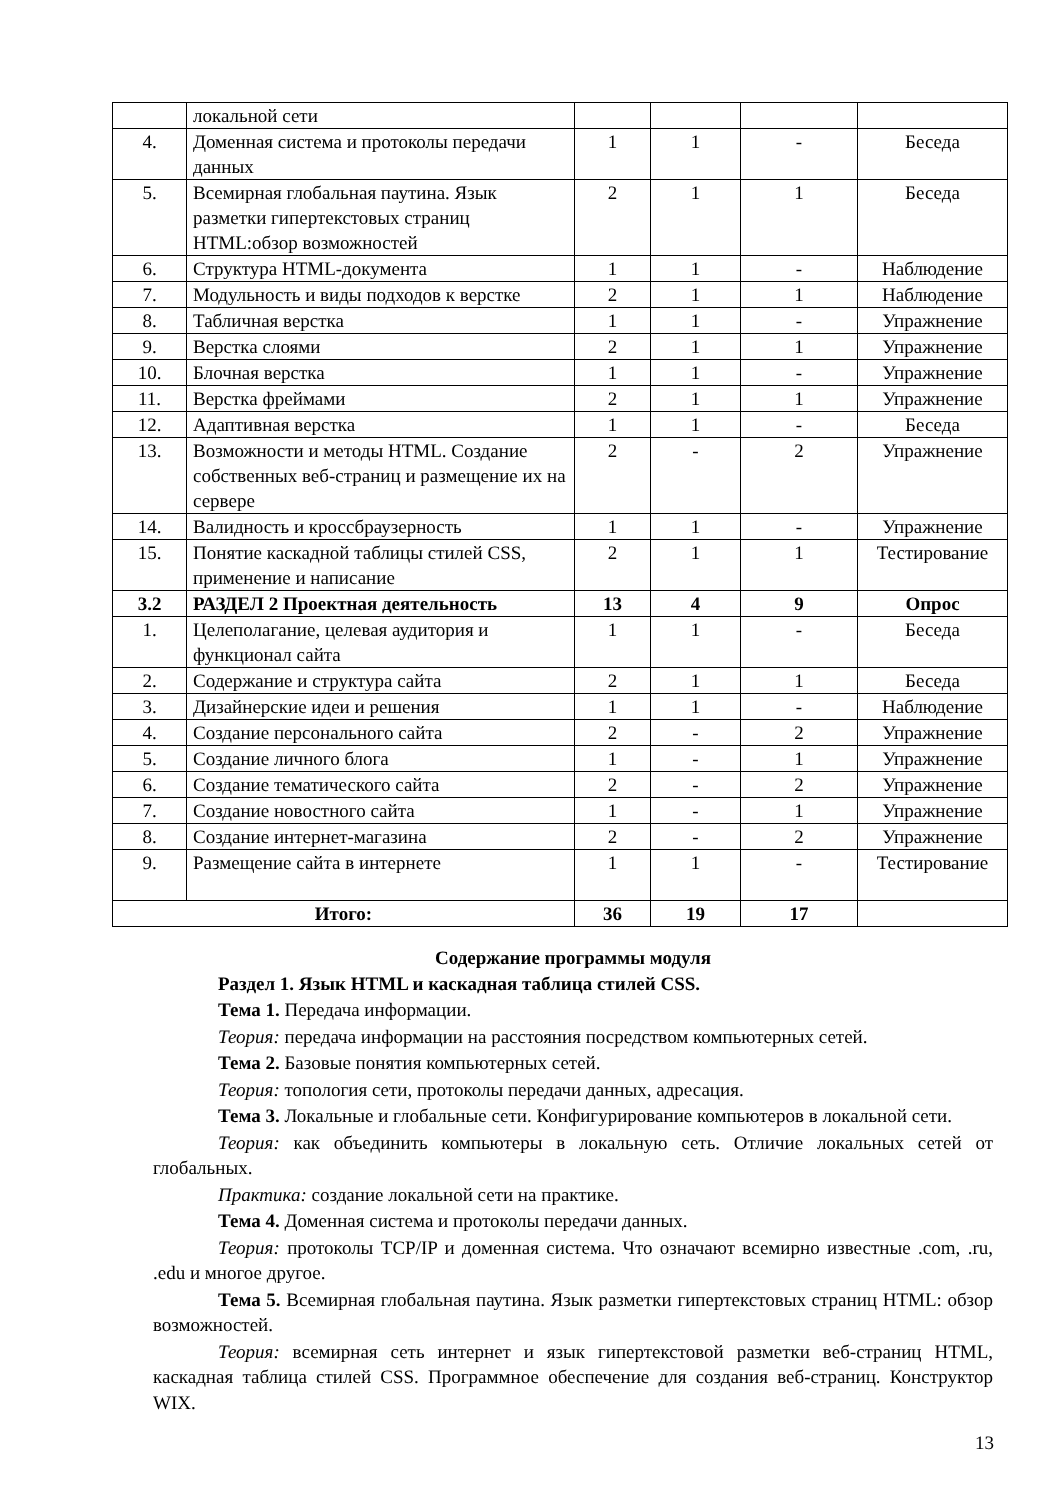| | локальной сети | | | | |
| 4. | Доменная система и протоколы передачи данных | 1 | 1 | - | Беседа |
| 5. | Всемирная глобальная паутина. Язык разметки гипертекстовых страниц HTML:обзор возможностей | 2 | 1 | 1 | Беседа |
| 6. | Структура HTML-документа | 1 | 1 | - | Наблюдение |
| 7. | Модульность и виды подходов к верстке | 2 | 1 | 1 | Наблюдение |
| 8. | Табличная верстка | 1 | 1 | - | Упражнение |
| 9. | Верстка слоями | 2 | 1 | 1 | Упражнение |
| 10. | Блочная верстка | 1 | 1 | - | Упражнение |
| 11. | Верстка фреймами | 2 | 1 | 1 | Упражнение |
| 12. | Адаптивная верстка | 1 | 1 | - | Беседа |
| 13. | Возможности и методы HTML. Создание собственных веб-страниц и размещение их на сервере | 2 | - | 2 | Упражнение |
| 14. | Валидность и кроссбраузерность | 1 | 1 | - | Упражнение |
| 15. | Понятие каскадной таблицы стилей CSS, применение и написание | 2 | 1 | 1 | Тестирование |
| 3.2 | РАЗДЕЛ 2 Проектная деятельность | 13 | 4 | 9 | Опрос |
| 1. | Целеполагание, целевая аудитория и функционал сайта | 1 | 1 | - | Беседа |
| 2. | Содержание и структура сайта | 2 | 1 | 1 | Беседа |
| 3. | Дизайнерские идеи и решения | 1 | 1 | - | Наблюдение |
| 4. | Создание персонального сайта | 2 | - | 2 | Упражнение |
| 5. | Создание личного блога | 1 | - | 1 | Упражнение |
| 6. | Создание тематического сайта | 2 | - | 2 | Упражнение |
| 7. | Создание новостного сайта | 1 | - | 1 | Упражнение |
| 8. | Создание интернет-магазина | 2 | - | 2 | Упражнение |
| 9. | Размещение сайта в интернете | 1 | 1 | - | Тестирование |
| Итого: | | 36 | 19 | 17 | |
Содержание программы модуля
Раздел 1. Язык HTML и каскадная таблица стилей CSS.
Тема 1. Передача информации.
Теория: передача информации на расстояния посредством компьютерных сетей.
Тема 2. Базовые понятия компьютерных сетей.
Теория: топология сети, протоколы передачи данных, адресация.
Тема 3. Локальные и глобальные сети. Конфигурирование компьютеров в локальной сети.
Теория: как объединить компьютеры в локальную сеть. Отличие локальных сетей от глобальных.
Практика: создание локальной сети на практике.
Тема 4. Доменная система и протоколы передачи данных.
Теория: протоколы TCP/IP и доменная система. Что означают всемирно известные .com, .ru, .edu и многое другое.
Тема 5. Всемирная глобальная паутина. Язык разметки гипертекстовых страниц HTML: обзор возможностей.
Теория: всемирная сеть интернет и язык гипертекстовой разметки веб-страниц HTML, каскадная таблица стилей CSS. Программное обеспечение для создания веб-страниц. Конструктор WIX.
13